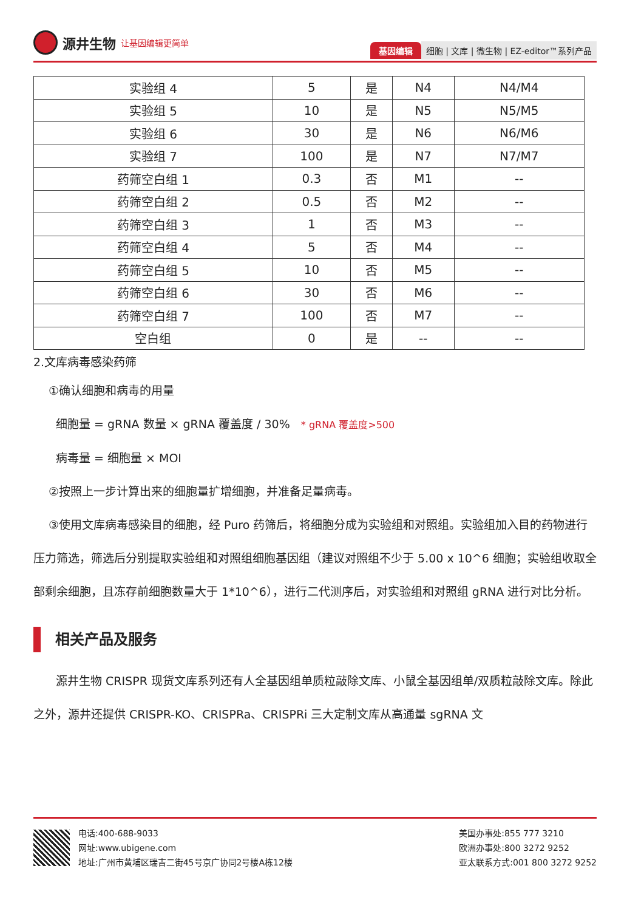源井生物 让基因编辑更简单
基因编辑 细胞 | 文库 | 微生物 | EZ-editor™系列产品
| 实验组 4 | 5 | 是 | N4 | N4/M4 |
| 实验组 5 | 10 | 是 | N5 | N5/M5 |
| 实验组 6 | 30 | 是 | N6 | N6/M6 |
| 实验组 7 | 100 | 是 | N7 | N7/M7 |
| 药筛空白组 1 | 0.3 | 否 | M1 | -- |
| 药筛空白组 2 | 0.5 | 否 | M2 | -- |
| 药筛空白组 3 | 1 | 否 | M3 | -- |
| 药筛空白组 4 | 5 | 否 | M4 | -- |
| 药筛空白组 5 | 10 | 否 | M5 | -- |
| 药筛空白组 6 | 30 | 否 | M6 | -- |
| 药筛空白组 7 | 100 | 否 | M7 | -- |
| 空白组 | 0 | 是 | -- | -- |
2.文库病毒感染药筛
①确认细胞和病毒的用量
细胞量 = gRNA 数量 × gRNA 覆盖度 / 30% * gRNA 覆盖度>500
病毒量 = 细胞量 × MOI
②按照上一步计算出来的细胞量扩增细胞，并准备足量病毒。
③使用文库病毒感染目的细胞，经 Puro 药筛后，将细胞分成为实验组和对照组。实验组加入目的药物进行压力筛选，筛选后分别提取实验组和对照组细胞基因组（建议对照组不少于 5.00 x 10^6 细胞；实验组收取全部剩余细胞，且冻存前细胞数量大于 1*10^6），进行二代测序后，对实验组和对照组 gRNA 进行对比分析。
相关产品及服务
源井生物 CRISPR 现货文库系列还有人全基因组单质粒敲除文库、小鼠全基因组单/双质粒敲除文库。除此之外，源井还提供 CRISPR-KO、CRISPRa、CRISPRi 三大定制文库从高通量 sgRNA 文
电话:400-688-9033
网址:www.ubigene.com
地址:广州市黄埔区瑞吉二街45号京广协同2号楼A栋12楼
美国办事处:855 777 3210
欧洲办事处:800 3272 9252
亚太联系方式:001 800 3272 9252